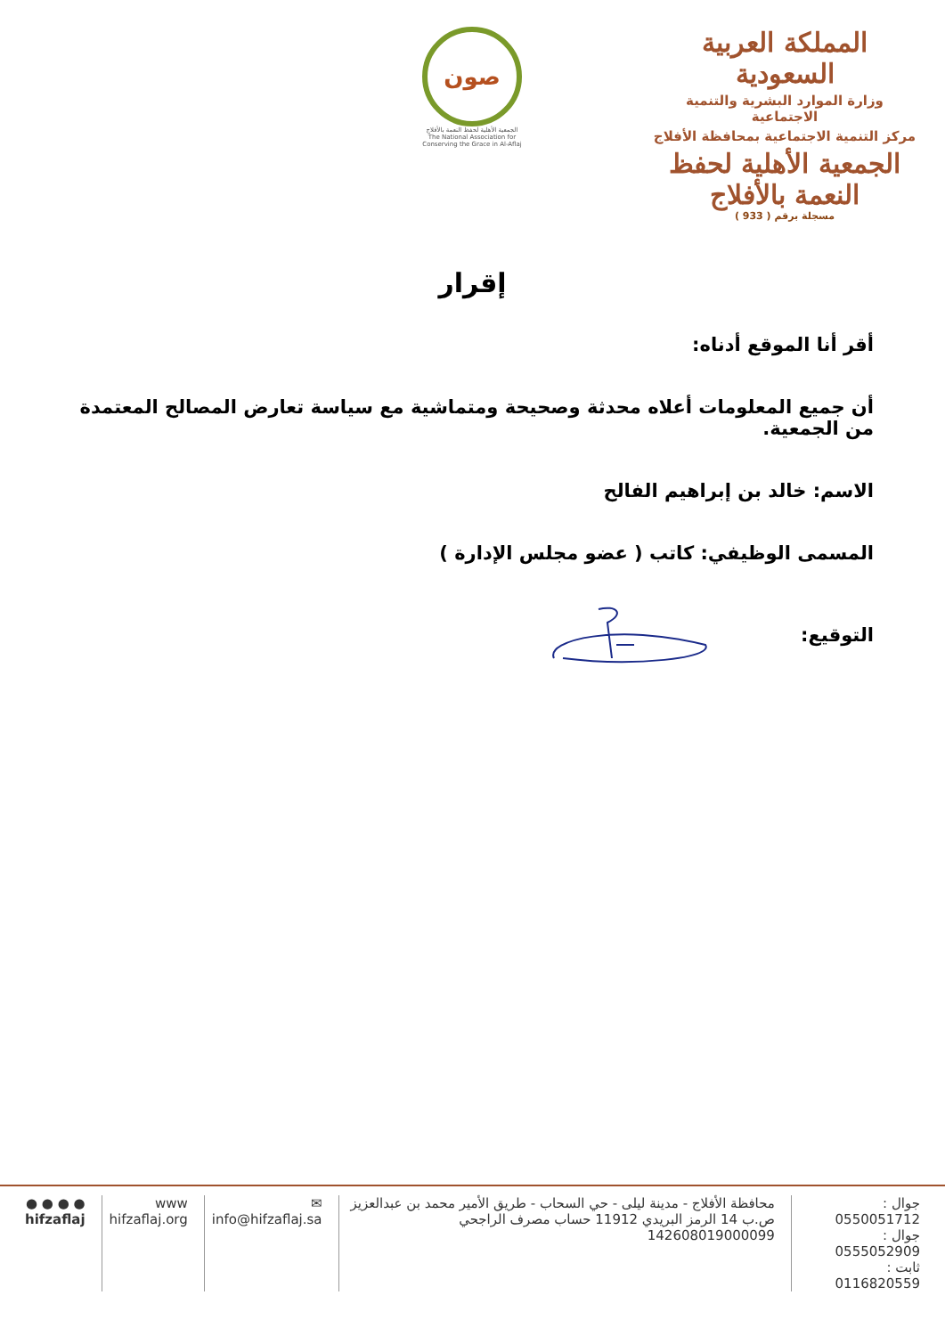المملكة العربية السعودية
وزارة الموارد البشرية والتنمية الاجتماعية
مركز التنمية الاجتماعية بمحافظة الأفلاج
الجمعية الأهلية لحفظ النعمة بالأفلاج
مسجلة برقم ( 933 )
صون
الجمعية الأهلية لحفظ النعمة بالأفلاج
The National Association for Conserving the Grace in Al-Aflaj
إقرار
أقر أنا الموقع أدناه:
أن جميع المعلومات أعلاه محدثة وصحيحة ومتماشية مع سياسة تعارض المصالح المعتمدة من الجمعية.
الاسم: خالد بن إبراهيم الفالح
المسمى الوظيفي: كاتب ( عضو مجلس الإدارة )
التوقيع:
جوال : 0550051712
جوال : 0555052909
ثابت : 0116820559
محافظة الأفلاج - مدينة ليلى - حي السحاب - طريق الأمير محمد بن عبدالعزيز
ص.ب 14 الرمز البريدي 11912 حساب مصرف الراجحي 142608019000099
✉
info@hifzaflaj.sa
www
hifzaflaj.org
● ● ● ●
hifzaflaj